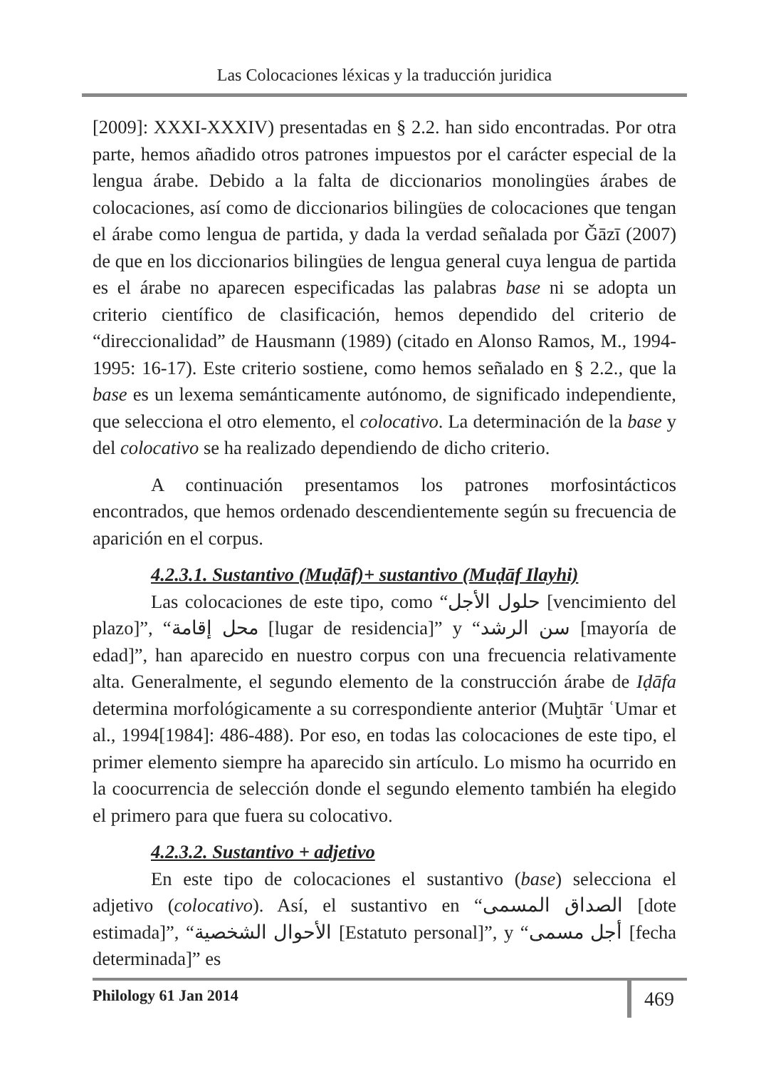Las Colocaciones léxicas y la traducción juridica
[2009]: XXXI-XXXIV) presentadas en § 2.2. han sido encontradas. Por otra parte, hemos añadido otros patrones impuestos por el carácter especial de la lengua árabe. Debido a la falta de diccionarios monolingües árabes de colocaciones, así como de diccionarios bilingües de colocaciones que tengan el árabe como lengua de partida, y dada la verdad señalada por Ǧāzī (2007) de que en los diccionarios bilingües de lengua general cuya lengua de partida es el árabe no aparecen especificadas las palabras base ni se adopta un criterio científico de clasificación, hemos dependido del criterio de “direccionalidad” de Hausmann (1989) (citado en Alonso Ramos, M., 1994-1995: 16-17). Este criterio sostiene, como hemos señalado en § 2.2., que la base es un lexema semánticamente autónomo, de significado independiente, que selecciona el otro elemento, el colocativo. La determinación de la base y del colocativo se ha realizado dependiendo de dicho criterio.
A continuación presentamos los patrones morfosintácticos encontrados, que hemos ordenado descendientemente según su frecuencia de aparición en el corpus.
4.2.3.1. Sustantivo (Muḍāf)+ sustantivo (Muḍāf Ilayhi)
Las colocaciones de este tipo, como “حلول الأجل [vencimiento del plazo]”, “محل إقامة [lugar de residencia]” y “سن الرشد [mayoría de edad]”, han aparecido en nuestro corpus con una frecuencia relativamente alta. Generalmente, el segundo elemento de la construcción árabe de Iḍāfa determina morfológicamente a su correspondiente anterior (Muḫtār ʿUmar et al., 1994[1984]: 486-488). Por eso, en todas las colocaciones de este tipo, el primer elemento siempre ha aparecido sin artículo. Lo mismo ha ocurrido en la coocurrencia de selección donde el segundo elemento también ha elegido el primero para que fuera su colocativo.
4.2.3.2. Sustantivo + adjetivo
En este tipo de colocaciones el sustantivo (base) selecciona el adjetivo (colocativo). Así, el sustantivo en “الصداق المسمى [dote estimada]”, “الأحوال الشخصية [Estatuto personal]”, y “أجل مسمى [fecha determinada]” es
Philology 61 Jan 2014 469